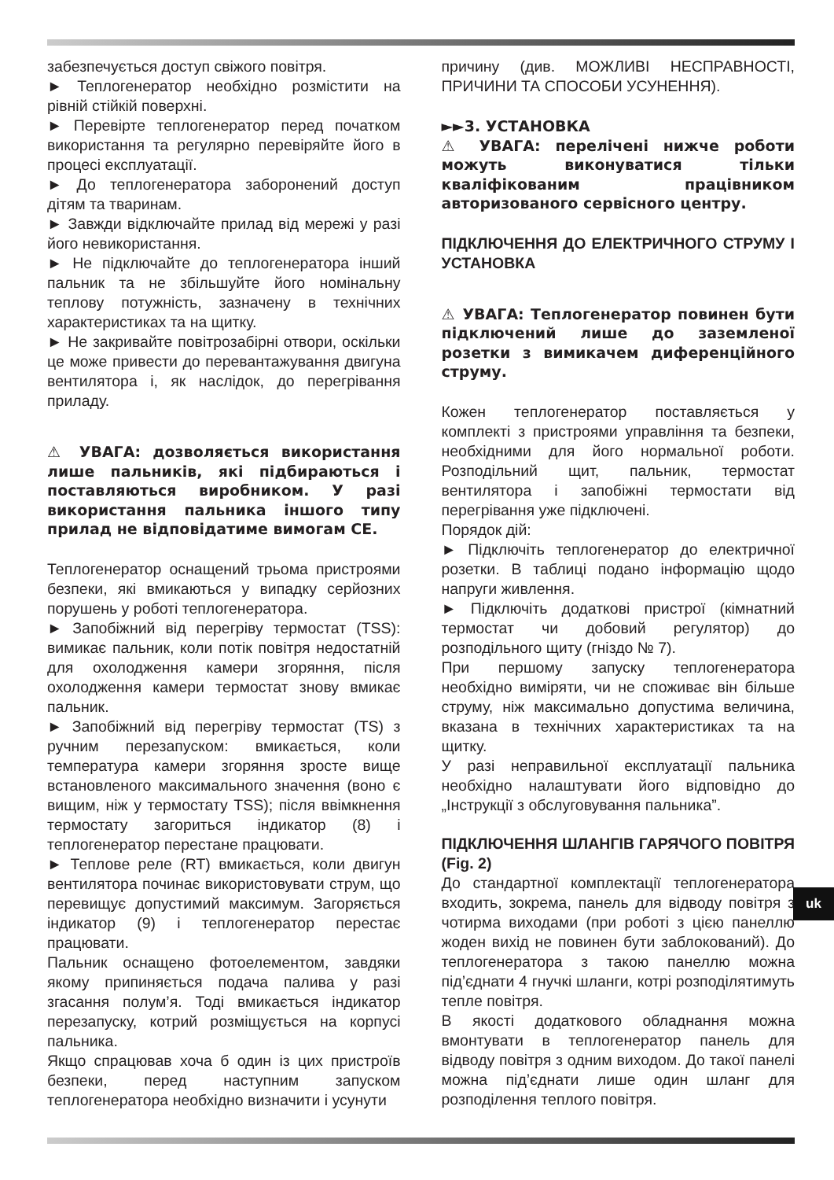забезпечується доступ свіжого повітря.
► Теплогенератор необхідно розмістити на рівній стійкій поверхні.
► Перевірте теплогенератор перед початком використання та регулярно перевіряйте його в процесі експлуатації.
► До теплогенератора заборонений доступ дітям та тваринам.
► Завжди відключайте прилад від мережі у разі його невикористання.
► Не підключайте до теплогенератора інший пальник та не збільшуйте його номінальну теплову потужність, зазначену в технічних характеристиках та на щитку.
► Не закривайте повітрозабірні отвори, оскільки це може привести до перевантажування двигуна вентилятора і, як наслідок, до перегрівання приладу.
⚠ УВАГА: дозволяється використання лише пальників, які підбираються і поставляються виробником. У разі використання пальника іншого типу прилад не відповідатиме вимогам CE.
Теплогенератор оснащений трьома пристроями безпеки, які вмикаються у випадку серйозних порушень у роботі теплогенератора.
► Запобіжний від перегріву термостат (TSS): вимикає пальник, коли потік повітря недостатній для охолодження камери згоряння, після охолодження камери термостат знову вмикає пальник.
► Запобіжний від перегріву термостат (TS) з ручним перезапуском: вмикається, коли температура камери згоряння зросте вище встановленого максимального значення (воно є вищим, ніж у термостату TSS); після ввімкнення термостату загориться індикатор (8) і теплогенератор перестане працювати.
► Теплове реле (RT) вмикається, коли двигун вентилятора починає використовувати струм, що перевищує допустимий максимум. Загоряється індикатор (9) і теплогенератор перестає працювати.
Пальник оснащено фотоелементом, завдяки якому припиняється подача палива у разі згасання полум’я. Тоді вмикається індикатор перезапуску, котрий розміщується на корпусі пальника.
Якщо спрацював хоча б один із цих пристроїв безпеки, перед наступним запуском теплогенератора необхідно визначити і усунути
причину (див. МОЖЛИВІ НЕСПРАВНОСТІ, ПРИЧИНИ ТА СПОСОБИ УСУНЕННЯ).
►►3. УСТАНОВКА
⚠ УВАГА: перелічені нижче роботи можуть виконуватися тільки кваліфікованим працівником авторизованого сервісного центру.
ПІДКЛЮЧЕННЯ ДО ЕЛЕКТРИЧНОГО СТРУМУ І УСТАНОВКА
⚠ УВАГА: Теплогенератор повинен бути підключений лише до заземленої розетки з вимикачем диференційного струму.
Кожен теплогенератор поставляється у комплекті з пристроями управління та безпеки, необхідними для його нормальної роботи. Розподільний щит, пальник, термостат вентилятора і запобіжні термостати від перегрівання уже підключені.
Порядок дій:
► Підключіть теплогенератор до електричної розетки. В таблиці подано інформацію щодо напруги живлення.
► Підключіть додаткові пристрої (кімнатний термостат чи добовий регулятор) до розподільного щиту (гніздо № 7).
При першому запуску теплогенератора необхідно виміряти, чи не споживає він більше струму, ніж максимально допустима величина, вказана в технічних характеристиках та на щитку.
У разі неправильної експлуатації пальника необхідно налаштувати його відповідно до „Інструкції з обслуговування пальника”.
ПІДКЛЮЧЕННЯ ШЛАНГІВ ГАРЯЧОГО ПОВІТРЯ (Fig. 2)
До стандартної комплектації теплогенератора входить, зокрема, панель для відводу повітря з чотирма виходами (при роботі з цією панеллю жоден вихід не повинен бути заблокований). До теплогенератора з такою панеллю можна під’єднати 4 гнучкі шланги, котрі розподілятимуть тепле повітря.
В якості додаткового обладнання можна вмонтувати в теплогенератор панель для відводу повітря з одним виходом. До такої панелі можна під’єднати лише один шланг для розподілення теплого повітря.
uk